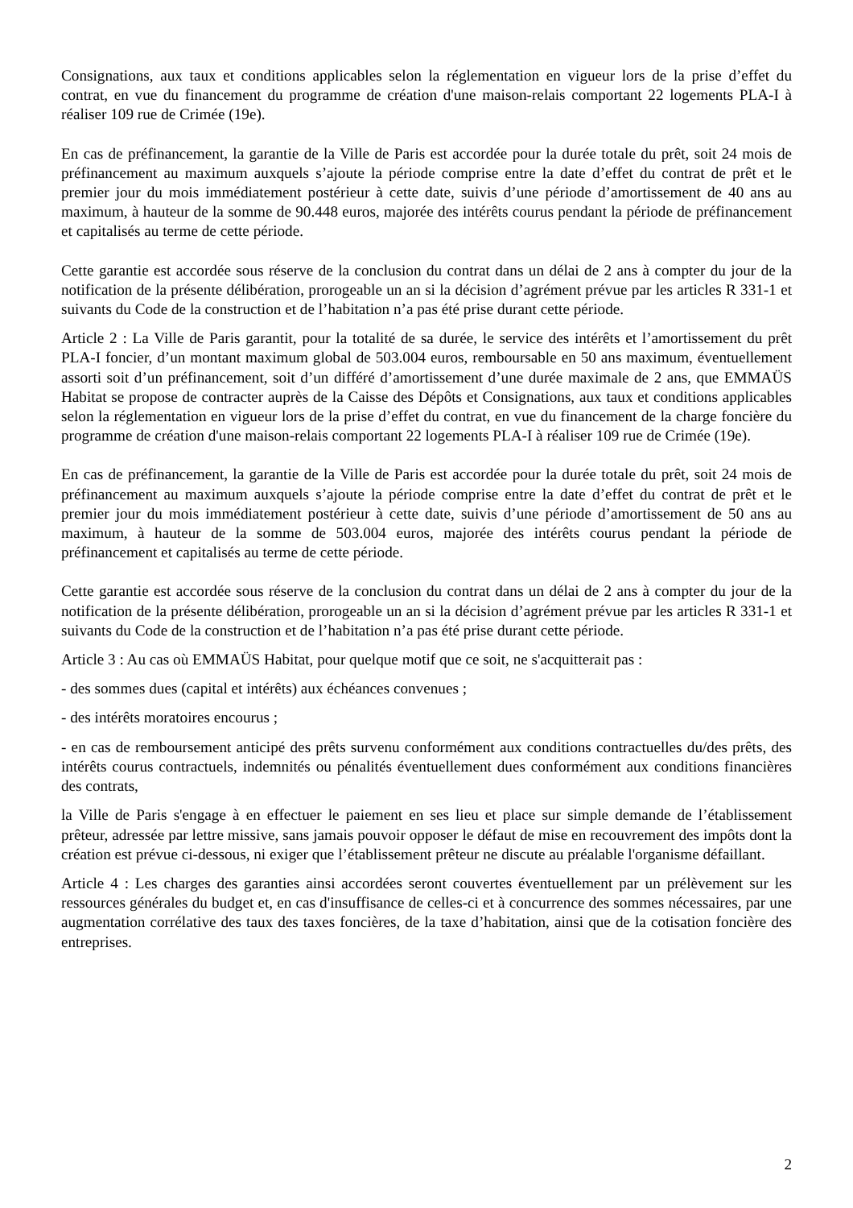Consignations, aux taux et conditions applicables selon la réglementation en vigueur lors de la prise d’effet du contrat, en vue du financement du programme de création d'une maison-relais comportant 22 logements PLA-I à réaliser 109 rue de Crimée (19e).
En cas de préfinancement, la garantie de la Ville de Paris est accordée pour la durée totale du prêt, soit 24 mois de préfinancement au maximum auxquels s’ajoute la période comprise entre la date d’effet du contrat de prêt et le premier jour du mois immédiatement postérieur à cette date, suivis d’une période d’amortissement de 40 ans au maximum, à hauteur de la somme de 90.448 euros, majorée des intérêts courus pendant la période de préfinancement et capitalisés au terme de cette période.
Cette garantie est accordée sous réserve de la conclusion du contrat dans un délai de 2 ans à compter du jour de la notification de la présente délibération, prorogeable un an si la décision d’agrément prévue par les articles R 331-1 et suivants du Code de la construction et de l’habitation n’a pas été prise durant cette période.
Article 2 : La Ville de Paris garantit, pour la totalité de sa durée, le service des intérêts et l’amortissement du prêt PLA-I foncier, d’un montant maximum global de 503.004 euros, remboursable en 50 ans maximum, éventuellement assorti soit d’un préfinancement, soit d’un différé d’amortissement d’une durée maximale de 2 ans, que EMMAÜS Habitat se propose de contracter auprès de la Caisse des Dépôts et Consignations, aux taux et conditions applicables selon la réglementation en vigueur lors de la prise d’effet du contrat, en vue du financement de la charge foncière du programme de création d'une maison-relais comportant 22 logements PLA-I à réaliser 109 rue de Crimée (19e).
En cas de préfinancement, la garantie de la Ville de Paris est accordée pour la durée totale du prêt, soit 24 mois de préfinancement au maximum auxquels s’ajoute la période comprise entre la date d’effet du contrat de prêt et le premier jour du mois immédiatement postérieur à cette date, suivis d’une période d’amortissement de 50 ans au maximum, à hauteur de la somme de 503.004 euros, majorée des intérêts courus pendant la période de préfinancement et capitalisés au terme de cette période.
Cette garantie est accordée sous réserve de la conclusion du contrat dans un délai de 2 ans à compter du jour de la notification de la présente délibération, prorogeable un an si la décision d’agrément prévue par les articles R 331-1 et suivants du Code de la construction et de l’habitation n’a pas été prise durant cette période.
Article 3 : Au cas où EMMAÜS Habitat, pour quelque motif que ce soit, ne s'acquitterait pas :
- des sommes dues (capital et intérêts) aux échéances convenues ;
- des intérêts moratoires encourus ;
- en cas de remboursement anticipé des prêts survenu conformément aux conditions contractuelles du/des prêts, des intérêts courus contractuels, indemnités ou pénalités éventuellement dues conformément aux conditions financières des contrats,
la Ville de Paris s'engage à en effectuer le paiement en ses lieu et place sur simple demande de l’établissement prêteur, adressée par lettre missive, sans jamais pouvoir opposer le défaut de mise en recouvrement des impôts dont la création est prévue ci-dessous, ni exiger que l’établissement prêteur ne discute au préalable l'organisme défaillant.
Article 4 : Les charges des garanties ainsi accordées seront couvertes éventuellement par un prélèvement sur les ressources générales du budget et, en cas d'insuffisance de celles-ci et à concurrence des sommes nécessaires, par une augmentation corrélative des taux des taxes foncières, de la taxe d’habitation, ainsi que de la cotisation foncière des entreprises.
2